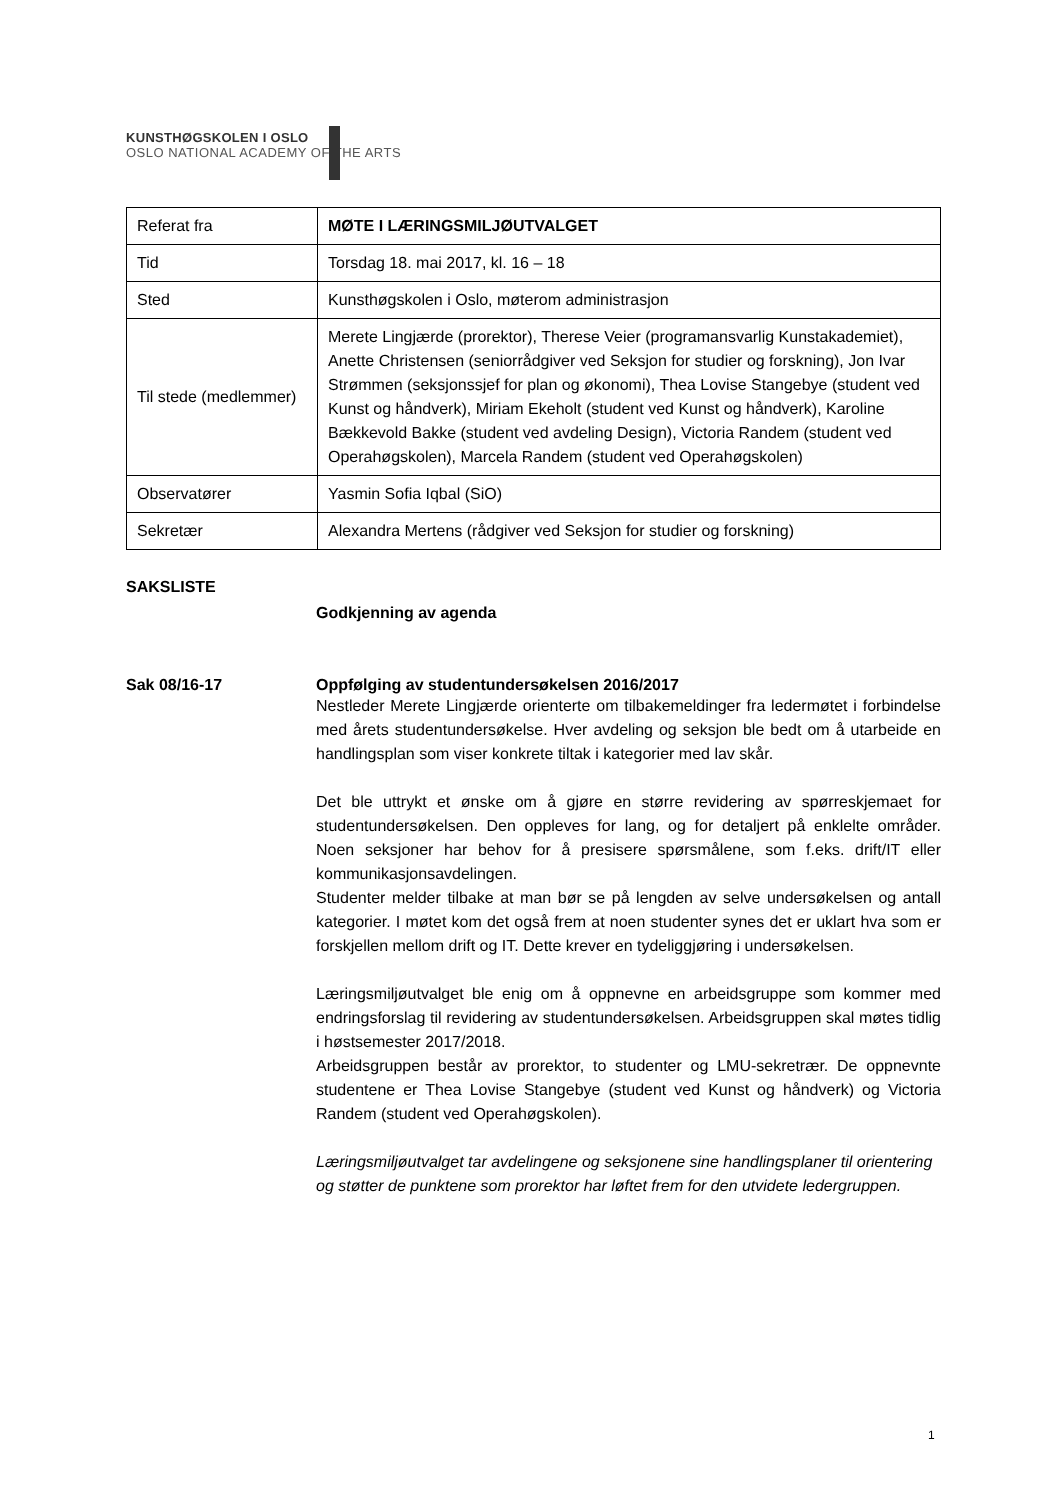KUNSTHØGSKOLEN I OSLO
OSLO NATIONAL ACADEMY OF THE ARTS
| Referat fra | MØTE I LÆRINGSMILJØUTVALGET |
| Tid | Torsdag 18. mai 2017, kl. 16 – 18 |
| Sted | Kunsthøgskolen i Oslo, møterom administrasjon |
| Til stede (medlemmer) | Merete Lingjærde (prorektor), Therese Veier (programansvarlig Kunstakademiet), Anette Christensen (seniorrådgiver ved Seksjon for studier og forskning), Jon Ivar Strømmen (seksjonssjef for plan og økonomi), Thea Lovise Stangebye (student ved Kunst og håndverk), Miriam Ekeholt (student ved Kunst og håndverk), Karoline Bækkevold Bakke (student ved avdeling Design), Victoria Randem (student ved Operahøgskolen), Marcela Randem (student ved Operahøgskolen) |
| Observatører | Yasmin Sofia Iqbal (SiO) |
| Sekretær | Alexandra Mertens (rådgiver ved Seksjon for studier og forskning) |
SAKSLISTE
Godkjenning av agenda
Sak 08/16-17 Oppfølging av studentundersøkelsen 2016/2017
Nestleder Merete Lingjærde orienterte om tilbakemeldinger fra ledermøtet i forbindelse med årets studentundersøkelse. Hver avdeling og seksjon ble bedt om å utarbeide en handlingsplan som viser konkrete tiltak i kategorier med lav skår.
Det ble uttrykt et ønske om å gjøre en større revidering av spørreskjemaet for studentundersøkelsen. Den oppleves for lang, og for detaljert på enklelte områder. Noen seksjoner har behov for å presisere spørsmålene, som f.eks. drift/IT eller kommunikasjonsavdelingen.
Studenter melder tilbake at man bør se på lengden av selve undersøkelsen og antall kategorier. I møtet kom det også frem at noen studenter synes det er uklart hva som er forskjellen mellom drift og IT. Dette krever en tydeliggjøring i undersøkelsen.
Læringsmiljøutvalget ble enig om å oppnevne en arbeidsgruppe som kommer med endringsforslag til revidering av studentundersøkelsen. Arbeidsgruppen skal møtes tidlig i høstsemester 2017/2018.
Arbeidsgruppen består av prorektor, to studenter og LMU-sekretrær. De oppnevnte studentene er Thea Lovise Stangebye (student ved Kunst og håndverk) og Victoria Randem (student ved Operahøgskolen).
Læringsmiljøutvalget tar avdelingene og seksjonene sine handlingsplaner til orientering og støtter de punktene som prorektor har løftet frem for den utvidete ledergruppen.
1